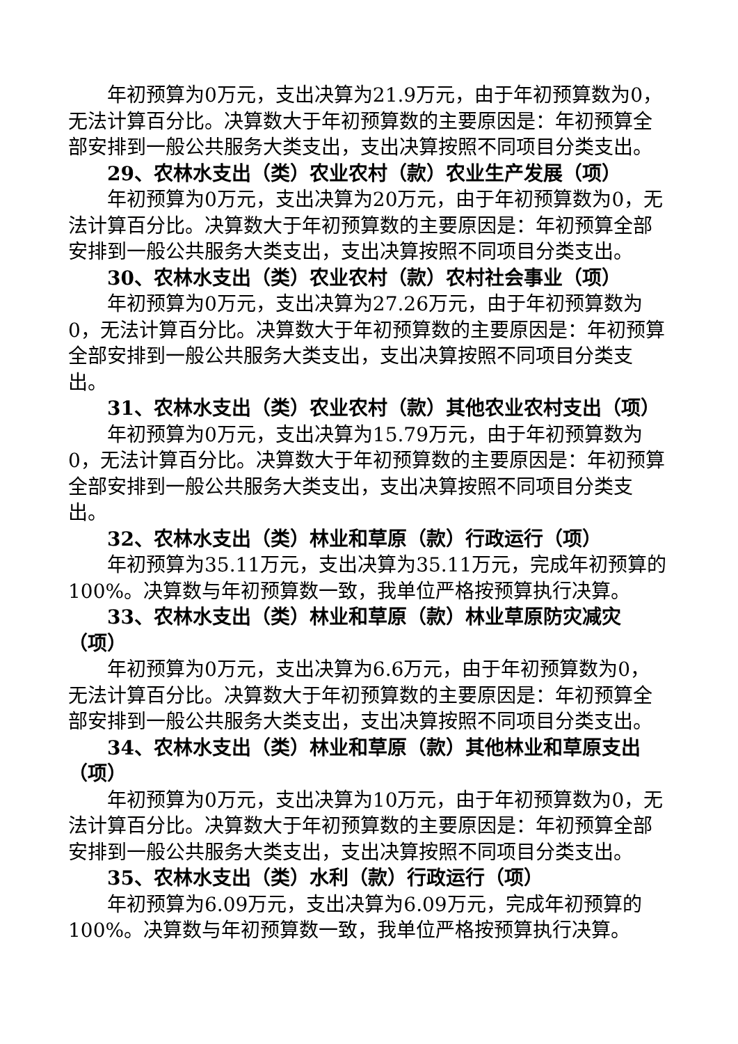年初预算为0万元，支出决算为21.9万元，由于年初预算数为0，无法计算百分比。决算数大于年初预算数的主要原因是：年初预算全部安排到一般公共服务大类支出，支出决算按照不同项目分类支出。
29、农林水支出（类）农业农村（款）农业生产发展（项）
年初预算为0万元，支出决算为20万元，由于年初预算数为0，无法计算百分比。决算数大于年初预算数的主要原因是：年初预算全部安排到一般公共服务大类支出，支出决算按照不同项目分类支出。
30、农林水支出（类）农业农村（款）农村社会事业（项）
年初预算为0万元，支出决算为27.26万元，由于年初预算数为0，无法计算百分比。决算数大于年初预算数的主要原因是：年初预算全部安排到一般公共服务大类支出，支出决算按照不同项目分类支出。
31、农林水支出（类）农业农村（款）其他农业农村支出（项）
年初预算为0万元，支出决算为15.79万元，由于年初预算数为0，无法计算百分比。决算数大于年初预算数的主要原因是：年初预算全部安排到一般公共服务大类支出，支出决算按照不同项目分类支出。
32、农林水支出（类）林业和草原（款）行政运行（项）
年初预算为35.11万元，支出决算为35.11万元，完成年初预算的100%。决算数与年初预算数一致，我单位严格按预算执行决算。
33、农林水支出（类）林业和草原（款）林业草原防灾减灾（项）
年初预算为0万元，支出决算为6.6万元，由于年初预算数为0，无法计算百分比。决算数大于年初预算数的主要原因是：年初预算全部安排到一般公共服务大类支出，支出决算按照不同项目分类支出。
34、农林水支出（类）林业和草原（款）其他林业和草原支出（项）
年初预算为0万元，支出决算为10万元，由于年初预算数为0，无法计算百分比。决算数大于年初预算数的主要原因是：年初预算全部安排到一般公共服务大类支出，支出决算按照不同项目分类支出。
35、农林水支出（类）水利（款）行政运行（项）
年初预算为6.09万元，支出决算为6.09万元，完成年初预算的100%。决算数与年初预算数一致，我单位严格按预算执行决算。